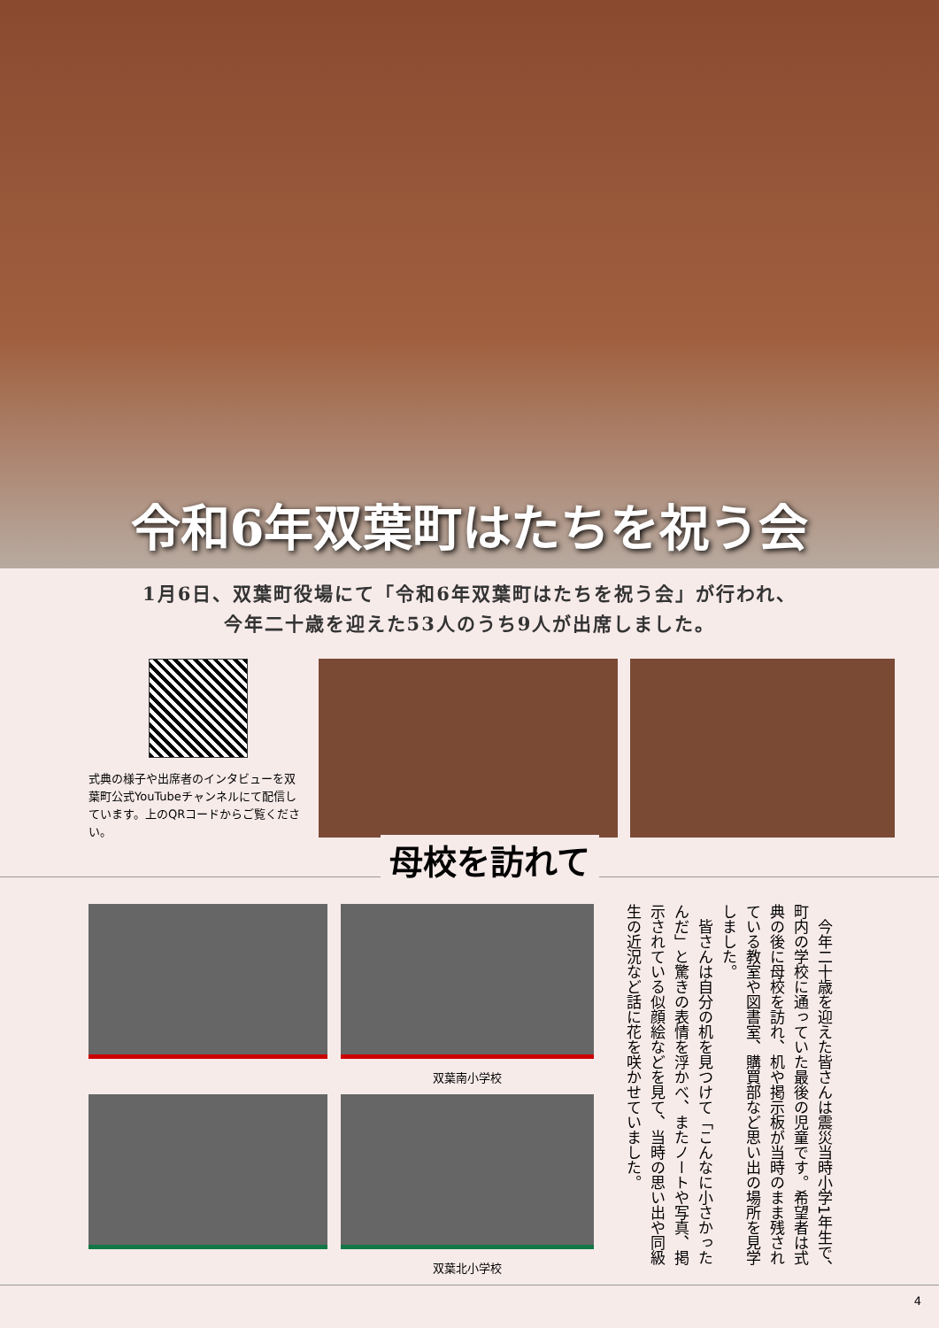令和6年双葉町はたちを祝う会
1月6日、双葉町役場にて「令和6年双葉町はたちを祝う会」が行われ、
今年二十歳を迎えた53人のうち9人が出席しました。
式典の様子や出席者のインタビューを双葉町公式YouTubeチャンネルにて配信しています。上のQRコードからご覧ください。
母校を訪れて
双葉南小学校
双葉北小学校
　今年二十歳を迎えた皆さんは震災当時小学1年生で、町内の学校に通っていた最後の児童です。希望者は式典の後に母校を訪れ、机や掲示板が当時のまま残されている教室や図書室、購買部など思い出の場所を見学しました。
　皆さんは自分の机を見つけて「こんなに小さかったんだ」と驚きの表情を浮かべ、またノートや写真、掲示されている似顔絵などを見て、当時の思い出や同級生の近況など話に花を咲かせていました。
4